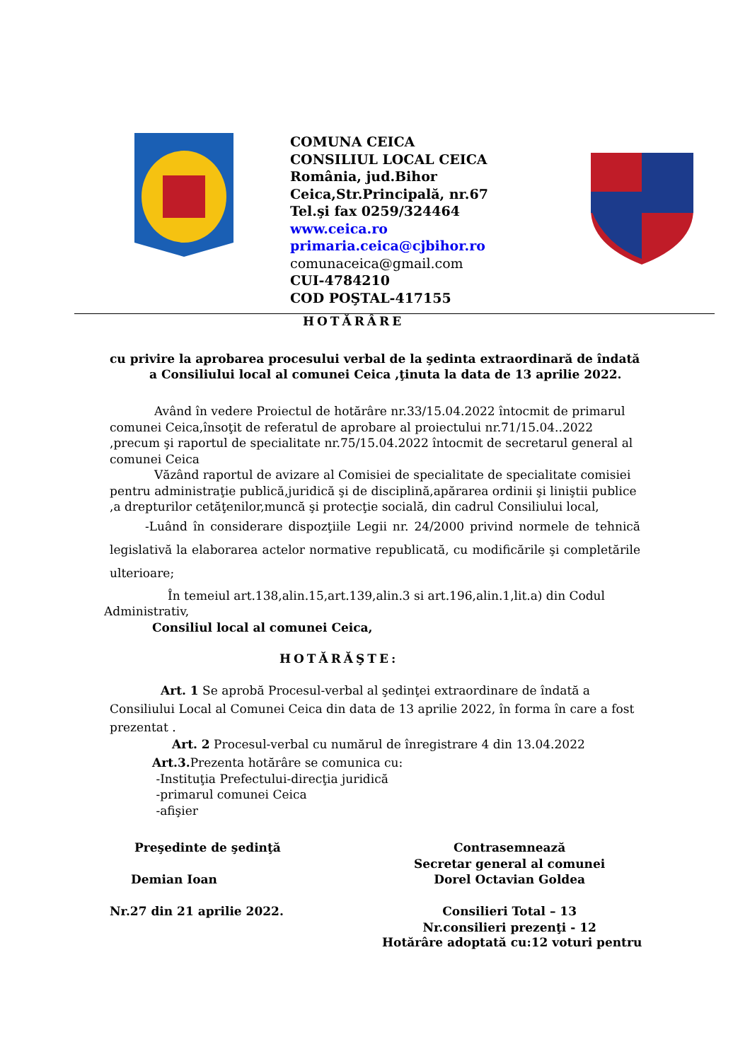COMUNA CEICA
CONSILIUL LOCAL CEICA
România, jud.Bihor
Ceica,Str.Principală, nr.67
Tel.şi fax 0259/324464
www.ceica.ro
primaria.ceica@cjbihor.ro
comunaceica@gmail.com
CUI-4784210
COD POŞTAL-417155
HOTĂRÂRE
cu privire la aprobarea procesului verbal de la şedinta extraordinară de îndată a Consiliului local al comunei Ceica ,ţinuta la data de 13 aprilie 2022.
Având în vedere Proiectul de hotărâre nr.33/15.04.2022 întocmit de primarul comunei Ceica,însoţit de referatul de aprobare al proiectului nr.71/15.04..2022 ,precum şi raportul de specialitate nr.75/15.04.2022 întocmit de secretarul general al comunei Ceica
Văzând raportul de avizare al Comisiei de specialitate de specialitate comisiei pentru administraţie publică,juridică şi de disciplină,apărarea ordinii şi liniştii publice ,a drepturilor cetăţenilor,muncă şi protecţie socială, din cadrul Consiliului local,
-Luând în considerare dispozţiile Legii nr. 24/2000 privind normele de tehnică legislativă la elaborarea actelor normative republicată, cu modificările şi completările ulterioare;
În temeiul art.138,alin.15,art.139,alin.3 si art.196,alin.1,lit.a) din Codul Administrativ,
Consiliul local al comunei Ceica,
HOTĂRĂŞTE:
Art. 1 Se aprobă Procesul-verbal al şedinţei extraordinare de îndată a Consiliului Local al Comunei Ceica din data de 13 aprilie 2022, în forma în care a fost prezentat .
Art. 2 Procesul-verbal cu numărul de înregistrare 4 din 13.04.2022
Art.3. Prezenta hotărâre se comunica cu:
-Instituţia Prefectului-direcţia juridică
-primarul comunei Ceica
-afişier
Preşedinte de şedinţă
Demian Ioan
Nr.27 din 21 aprilie 2022.
Contrasemnează
Secretar general al comunei
Dorel Octavian Goldea
Consilieri Total – 13
Nr.consilieri prezenţi - 12
Hotărâre adoptată cu:12 voturi pentru